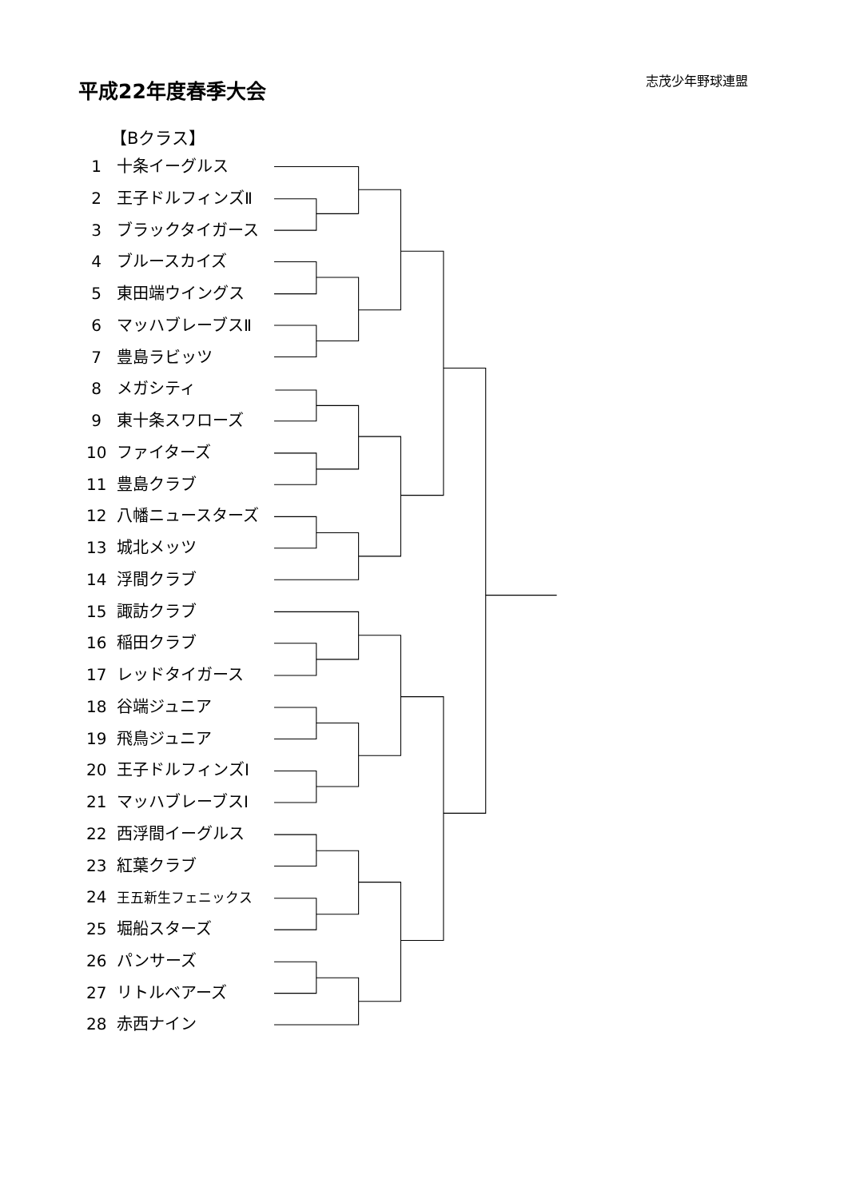平成22年度春季大会 志茂少年野球連盟
【Bクラス】
1 十条イーグルス
2 王子ドルフィンズⅡ
3 ブラックタイガース
4 ブルースカイズ
5 東田端ウイングス
6 マッハブレーブスⅡ
7 豊島ラビッツ
8 メガシティ
9 東十条スワローズ
10 ファイターズ
11 豊島クラブ
12 八幡ニュースターズ
13 城北メッツ
14 浮間クラブ
15 諏訪クラブ
16 稲田クラブ
17 レッドタイガース
18 谷端ジュニア
19 飛鳥ジュニア
20 王子ドルフィンズⅠ
21 マッハブレーブスⅠ
22 西浮間イーグルス
23 紅葉クラブ
24 王五新生フェニックス
25 堀船スターズ
26 パンサーズ
27 リトルベアーズ
28 赤西ナイン